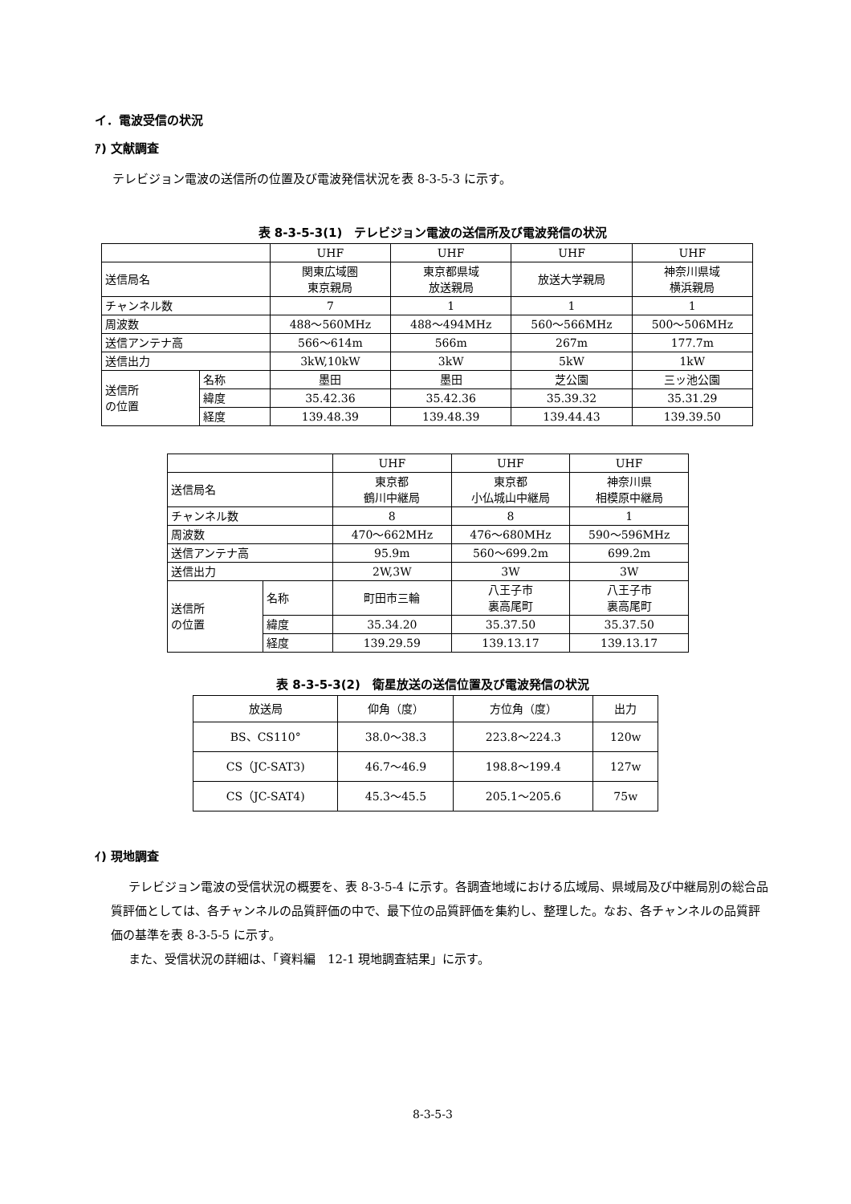イ．電波受信の状況
ｱ) 文献調査
テレビジョン電波の送信所の位置及び電波発信状況を表 8-3-5-3 に示す。
表 8-3-5-3(1)　テレビジョン電波の送信所及び電波発信の状況
| | | UHF | UHF | UHF | UHF |
| --- | --- | --- | --- | --- | --- |
| 送信局名 | | 関東広域圏 東京親局 | 東京都県域 放送親局 | 放送大学親局 | 神奈川県域 横浜親局 |
| チャンネル数 | | 7 | 1 | 1 | 1 |
| 周波数 | | 488～560MHz | 488～494MHz | 560～566MHz | 500～506MHz |
| 送信アンテナ高 | | 566～614m | 566m | 267m | 177.7m |
| 送信出力 | | 3kW,10kW | 3kW | 5kW | 1kW |
| 送信所 の位置 | 名称 | 墨田 | 墨田 | 芝公園 | 三ッ池公園 |
| | 緯度 | 35.42.36 | 35.42.36 | 35.39.32 | 35.31.29 |
| | 経度 | 139.48.39 | 139.48.39 | 139.44.43 | 139.39.50 |
| | | UHF | UHF | UHF |
| --- | --- | --- | --- | --- |
| 送信局名 | | 東京都 鶴川中継局 | 東京都 小仏城山中継局 | 神奈川県 相模原中継局 |
| チャンネル数 | | 8 | 8 | 1 |
| 周波数 | | 470～662MHz | 476～680MHz | 590～596MHz |
| 送信アンテナ高 | | 95.9m | 560～699.2m | 699.2m |
| 送信出力 | | 2W,3W | 3W | 3W |
| 送信所 の位置 | 名称 | 町田市三輪 | 八王子市 裏高尾町 | 八王子市 裏高尾町 |
| | 緯度 | 35.34.20 | 35.37.50 | 35.37.50 |
| | 経度 | 139.29.59 | 139.13.17 | 139.13.17 |
表 8-3-5-3(2)　衛星放送の送信位置及び電波発信の状況
| 放送局 | 仰角（度） | 方位角（度） | 出力 |
| --- | --- | --- | --- |
| BS、CS110° | 38.0～38.3 | 223.8～224.3 | 120w |
| CS（JC-SAT3) | 46.7～46.9 | 198.8～199.4 | 127w |
| CS（JC-SAT4) | 45.3～45.5 | 205.1～205.6 | 75w |
ｲ) 現地調査
テレビジョン電波の受信状況の概要を、表 8-3-5-4 に示す。各調査地域における広域局、県域局及び中継局別の総合品質評価としては、各チャンネルの品質評価の中で、最下位の品質評価を集約し、整理した。なお、各チャンネルの品質評価の基準を表 8-3-5-5 に示す。
また、受信状況の詳細は、「資料編　12-1 現地調査結果」に示す。
8-3-5-3